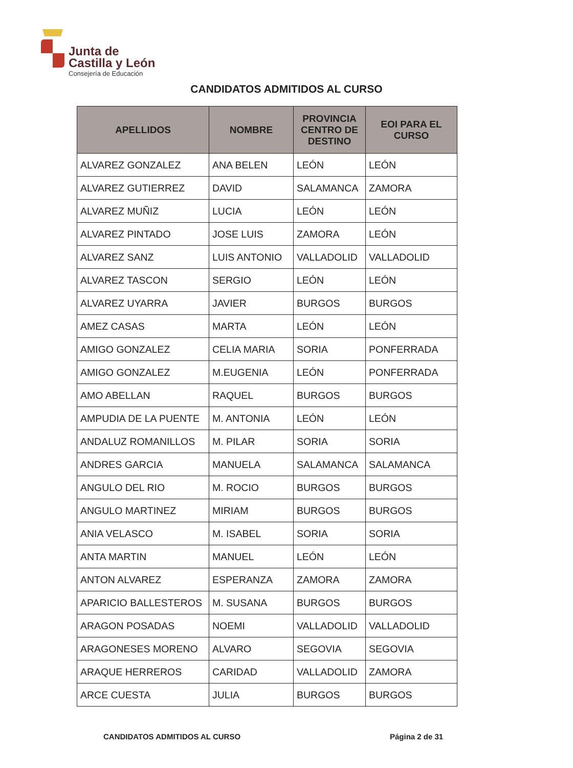Junta de
Castilla y León
Consejería de Educación
CANDIDATOS ADMITIDOS AL CURSO
| APELLIDOS | NOMBRE | PROVINCIA CENTRO DE DESTINO | EOI PARA EL CURSO |
| --- | --- | --- | --- |
| ALVAREZ GONZALEZ | ANA BELEN | LEÓN | LEÓN |
| ALVAREZ GUTIERREZ | DAVID | SALAMANCA | ZAMORA |
| ALVAREZ MUÑIZ | LUCIA | LEÓN | LEÓN |
| ALVAREZ PINTADO | JOSE LUIS | ZAMORA | LEÓN |
| ALVAREZ SANZ | LUIS ANTONIO | VALLADOLID | VALLADOLID |
| ALVAREZ TASCON | SERGIO | LEÓN | LEÓN |
| ALVAREZ UYARRA | JAVIER | BURGOS | BURGOS |
| AMEZ CASAS | MARTA | LEÓN | LEÓN |
| AMIGO GONZALEZ | CELIA MARIA | SORIA | PONFERRADA |
| AMIGO GONZALEZ | M.EUGENIA | LEÓN | PONFERRADA |
| AMO ABELLAN | RAQUEL | BURGOS | BURGOS |
| AMPUDIA DE LA PUENTE | M. ANTONIA | LEÓN | LEÓN |
| ANDALUZ ROMANILLOS | M. PILAR | SORIA | SORIA |
| ANDRES GARCIA | MANUELA | SALAMANCA | SALAMANCA |
| ANGULO DEL RIO | M. ROCIO | BURGOS | BURGOS |
| ANGULO MARTINEZ | MIRIAM | BURGOS | BURGOS |
| ANIA VELASCO | M. ISABEL | SORIA | SORIA |
| ANTA MARTIN | MANUEL | LEÓN | LEÓN |
| ANTON ALVAREZ | ESPERANZA | ZAMORA | ZAMORA |
| APARICIO BALLESTEROS | M. SUSANA | BURGOS | BURGOS |
| ARAGON POSADAS | NOEMI | VALLADOLID | VALLADOLID |
| ARAGONESES MORENO | ALVARO | SEGOVIA | SEGOVIA |
| ARAQUE HERREROS | CARIDAD | VALLADOLID | ZAMORA |
| ARCE CUESTA | JULIA | BURGOS | BURGOS |
CANDIDATOS ADMITIDOS AL CURSO Página 2 de 31